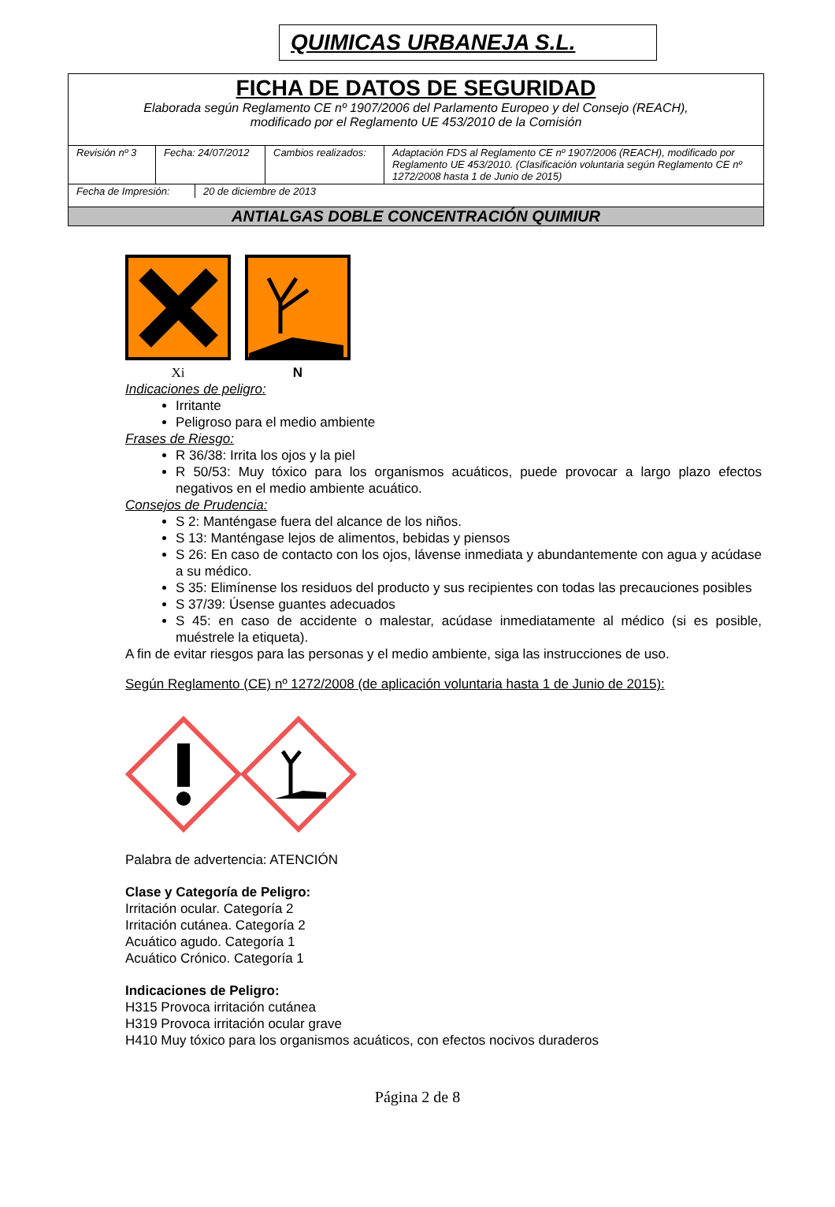QUIMICAS URBANEJA S.L.
FICHA DE DATOS DE SEGURIDAD
Elaborada según Reglamento CE nº 1907/2006 del Parlamento Europeo y del Consejo (REACH),
modificado por el Reglamento UE 453/2010 de la Comisión
| Revisión nº 3 | Fecha: 24/07/2012 | Cambios realizados: | Adaptación FDS al Reglamento CE nº 1907/2006 (REACH), modificado por Reglamento UE 453/2010. (Clasificación voluntaria según Reglamento CE nº 1272/2008 hasta 1 de Junio de 2015) |
| Fecha de Impresión: | 20 de diciembre de 2013 |
ANTIALGAS DOBLE CONCENTRACIÓN QUIMIUR
Xi
N
Indicaciones de peligro:
Irritante
Peligroso para el medio ambiente
Frases de Riesgo:
R 36/38: Irrita los ojos y la piel
R 50/53: Muy tóxico para los organismos acuáticos, puede provocar a largo plazo efectos negativos en el medio ambiente acuático.
Consejos de Prudencia:
S 2: Manténgase fuera del alcance de los niños.
S 13: Manténgase lejos de alimentos, bebidas y piensos
S 26: En caso de contacto con los ojos, lávense inmediata y abundantemente con agua y acúdase a su médico.
S 35: Elimínense los residuos del producto y sus recipientes con todas las precauciones posibles
S 37/39: Úsense guantes adecuados
S 45: en caso de accidente o malestar, acúdase inmediatamente al médico (si es posible, muéstrele la etiqueta).
A fin de evitar riesgos para las personas y el medio ambiente, siga las instrucciones de uso.
Según Reglamento (CE) nº 1272/2008 (de aplicación voluntaria hasta 1 de Junio de 2015):
Palabra de advertencia: ATENCIÓN
Clase y Categoría de Peligro:
Irritación ocular. Categoría 2
Irritación cutánea. Categoría 2
Acuático agudo. Categoría 1
Acuático Crónico. Categoría 1
Indicaciones de Peligro:
H315 Provoca irritación cutánea
H319 Provoca irritación ocular grave
H410 Muy tóxico para los organismos acuáticos, con efectos nocivos duraderos
Página 2 de 8